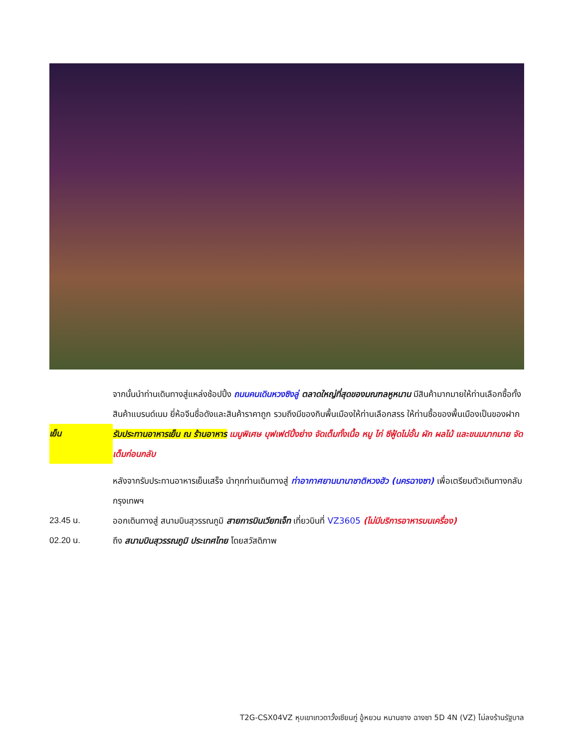จากนั้นนำท่านเดินทางสู่แหล่งช้อปปิ้ง ถนนคนเดินหวงซิงลู่ ตลาดใหญ่ที่สุดของมณฑลหูหนาน มีสินค้ามากมายให้ท่านเลือกซื้อทั้งสินค้าแบรนด์เนม ยี่ห้อจีนชื่อดังและสินค้าราคาถูก รวมถึงมีของกินพื้นเมืองให้ท่านเลือกสรร ให้ท่านซื้อของพื้นเมืองเป็นของฝาก
เย็น รับประทานอาหารเย็น ณ ร้านอาหาร เมนูพิเศษ บุฟเฟต์ปิ้งย่าง จัดเต็มทั้งเนื้อ หมู ไก่ ซีฟู้ดไม่อั้น ผัก ผลไม้ และขนมมากมาย จัดเต็มก่อนกลับ
หลังจากรับประทานอาหารเย็นเสร็จ นำทุกท่านเดินทางสู่ ท่าอากาศยานนานาชาติหวงฮัว (นครฉางซา) เพื่อเตรียมตัวเดินทางกลับกรุงเทพฯ
23.45 น. ออกเดินทางสู่ สนามบินสุวรรณภูมิ สายการบินเวียทเจ็ท เที่ยวบินที่ VZ3605 (ไม่มีบริการอาหารบนเครื่อง)
02.20 น. ถึง สนามบินสุวรรณภูมิ ประเทศไทย โดยสวัสดิภาพ
T2G-CSX04VZ หุบเขาเทวดาวั้งเซียนกู่ อู้หยวน หนานชาง ฉางซา 5D 4N (VZ) ไม่ลงร้านรัฐบาล